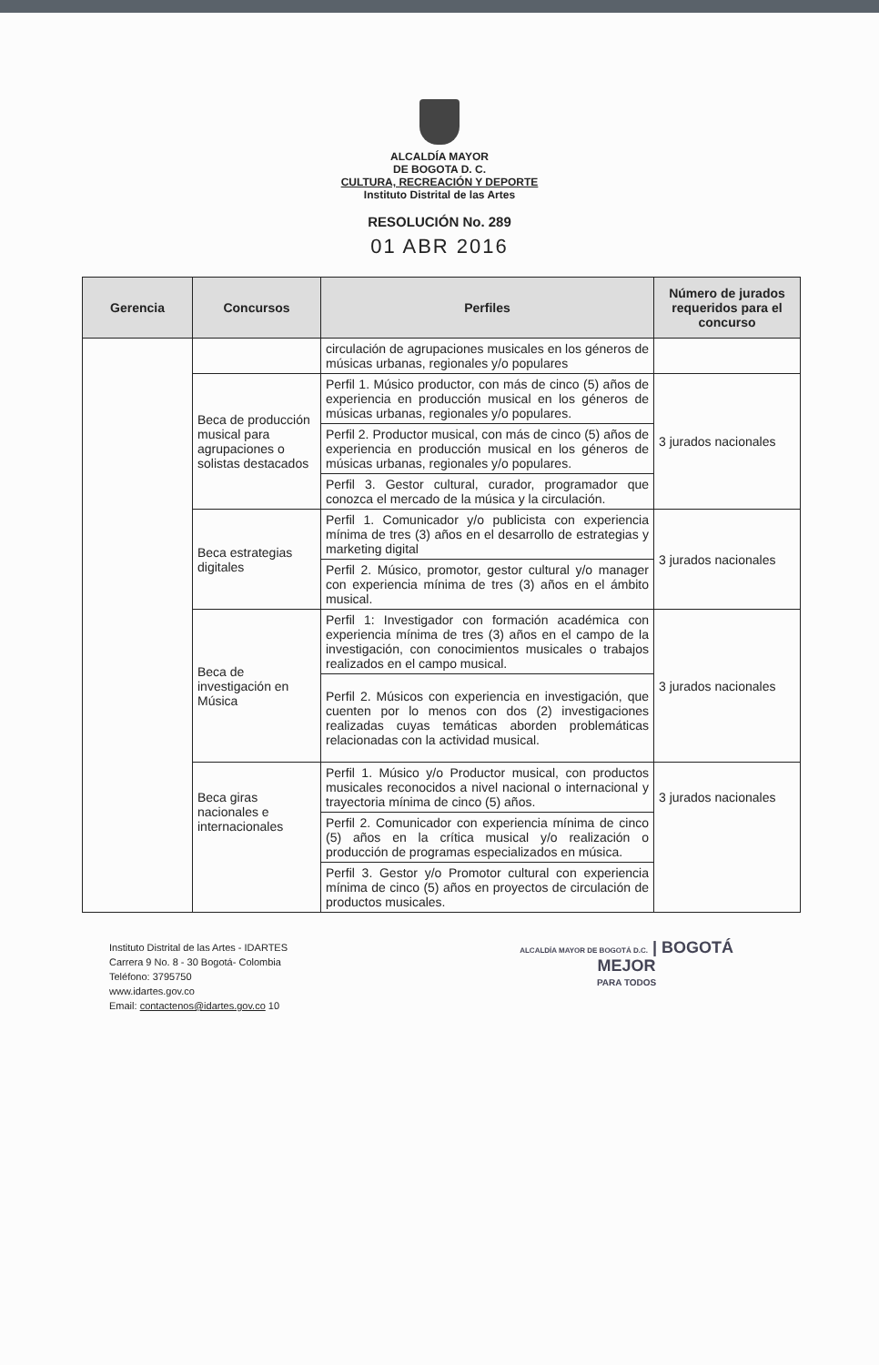ALCALDÍA MAYOR
DE BOGOTA D. C.
CULTURA, RECREACIÓN Y DEPORTE
Instituto Distrital de las Artes
RESOLUCIÓN No. 289
01 ABR 2016
| Gerencia | Concursos | Perfiles | Número de jurados requeridos para el concurso |
| --- | --- | --- | --- |
| | | circulación de agrupaciones musicales en los géneros de músicas urbanas, regionales y/o populares | |
| | Beca de producción musical para agrupaciones o solistas destacados | Perfil 1. Músico productor, con más de cinco (5) años de experiencia en producción musical en los géneros de músicas urbanas, regionales y/o populares. | 3 jurados nacionales |
| | | Perfil 2. Productor musical, con más de cinco (5) años de experiencia en producción musical en los géneros de músicas urbanas, regionales y/o populares. | |
| | | Perfil 3. Gestor cultural, curador, programador que conozca el mercado de la música y la circulación. | |
| | Beca estrategias digitales | Perfil 1. Comunicador y/o publicista con experiencia mínima de tres (3) años en el desarrollo de estrategias y marketing digital | 3 jurados nacionales |
| | | Perfil 2. Músico, promotor, gestor cultural y/o manager con experiencia mínima de tres (3) años en el ámbito musical. | |
| | Beca de investigación en Música | Perfil 1: Investigador con formación académica con experiencia mínima de tres (3) años en el campo de la investigación, con conocimientos musicales o trabajos realizados en el campo musical. | 3 jurados nacionales |
| | | Perfil 2. Músicos con experiencia en investigación, que cuenten por lo menos con dos (2) investigaciones realizadas cuyas temáticas aborden problemáticas relacionadas con la actividad musical. | |
| | Beca giras nacionales e internacionales | Perfil 1. Músico y/o Productor musical, con productos musicales reconocidos a nivel nacional o internacional y trayectoria mínima de cinco (5) años. | 3 jurados nacionales |
| | | Perfil 2. Comunicador con experiencia mínima de cinco (5) años en la crítica musical y/o realización o producción de programas especializados en música. | |
| | | Perfil 3. Gestor y/o Promotor cultural con experiencia mínima de cinco (5) años en proyectos de circulación de productos musicales. | |
Instituto Distrital de las Artes - IDARTES
Carrera 9 No. 8 - 30 Bogotá- Colombia
Teléfono: 3795750
www.idartes.gov.co
Email: contactenos@idartes.gov.co 10
ALCALDÍA MAYOR DE BOGOTÁ D.C. | BOGOTÁ
MEJOR
PARA TODOS